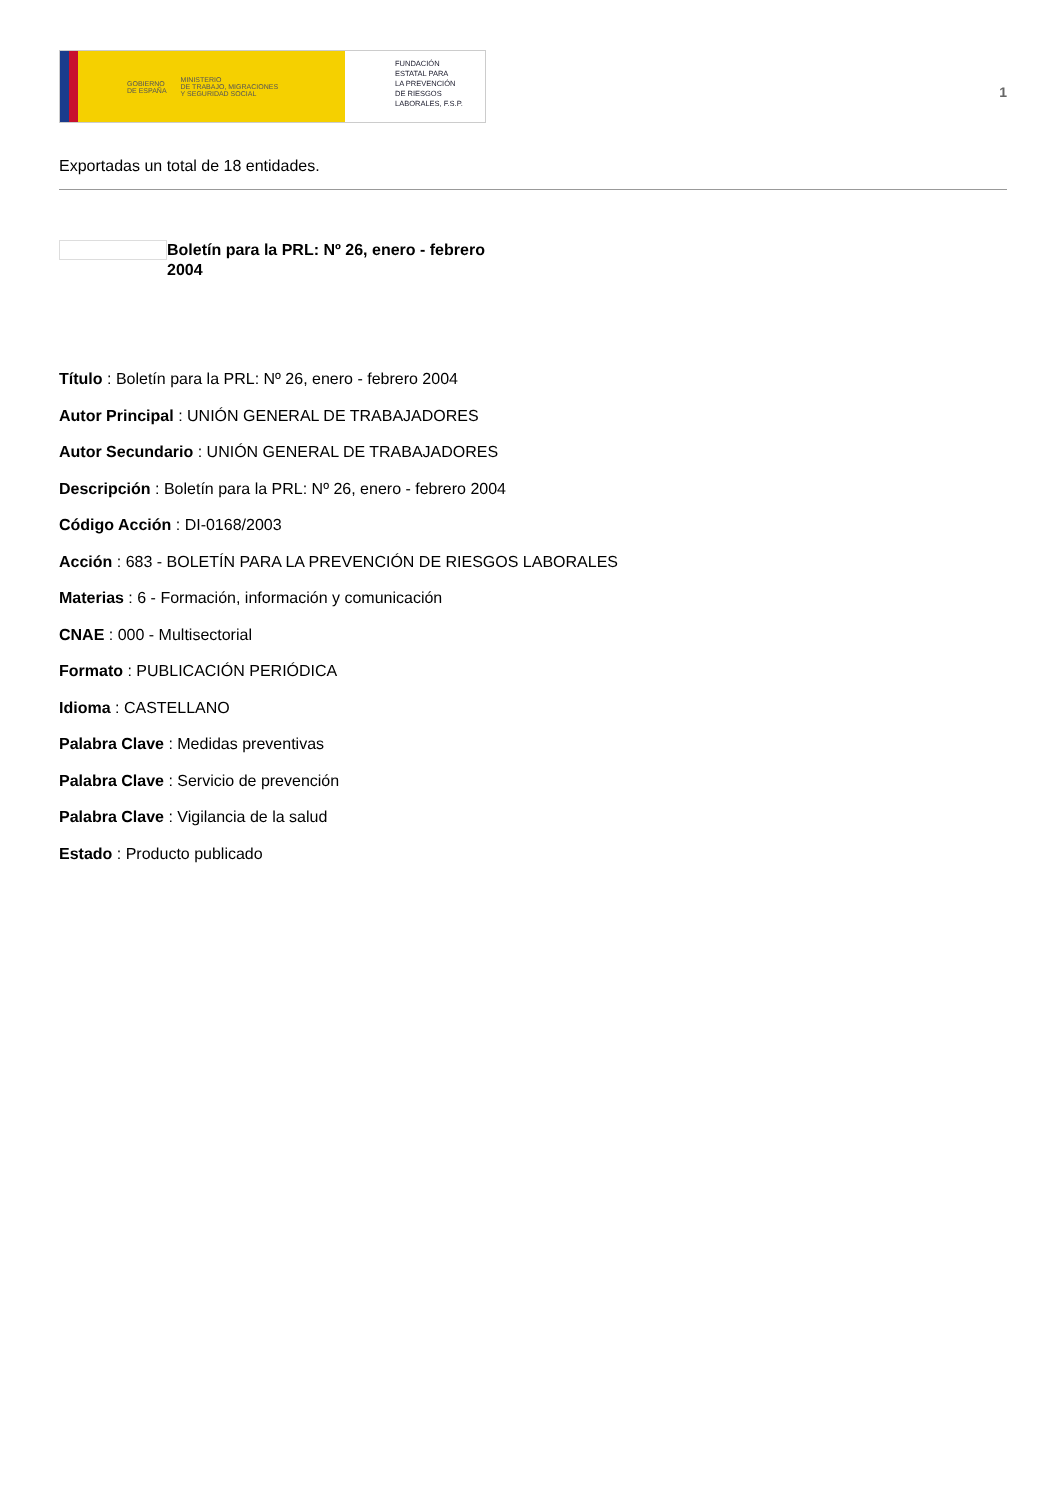GOBIERNO
DE ESPAÑA MINISTERIO
DE TRABAJO, MIGRACIONES
Y SEGURIDAD SOCIAL
FUNDACIÓN
ESTATAL PARA
LA PREVENCIÓN
DE RIESGOS
LABORALES, F.S.P.
1
Exportadas un total de 18 entidades.
Boletín para la PRL: Nº 26, enero - febrero 2004
Título : Boletín para la PRL: Nº 26, enero - febrero 2004
Autor Principal : UNIÓN GENERAL DE TRABAJADORES
Autor Secundario : UNIÓN GENERAL DE TRABAJADORES
Descripción : Boletín para la PRL: Nº 26, enero - febrero 2004
Código Acción : DI-0168/2003
Acción : 683 - BOLETÍN PARA LA PREVENCIÓN DE RIESGOS LABORALES
Materias : 6 - Formación, información y comunicación
CNAE : 000 - Multisectorial
Formato : PUBLICACIÓN PERIÓDICA
Idioma : CASTELLANO
Palabra Clave : Medidas preventivas
Palabra Clave : Servicio de prevención
Palabra Clave : Vigilancia de la salud
Estado : Producto publicado